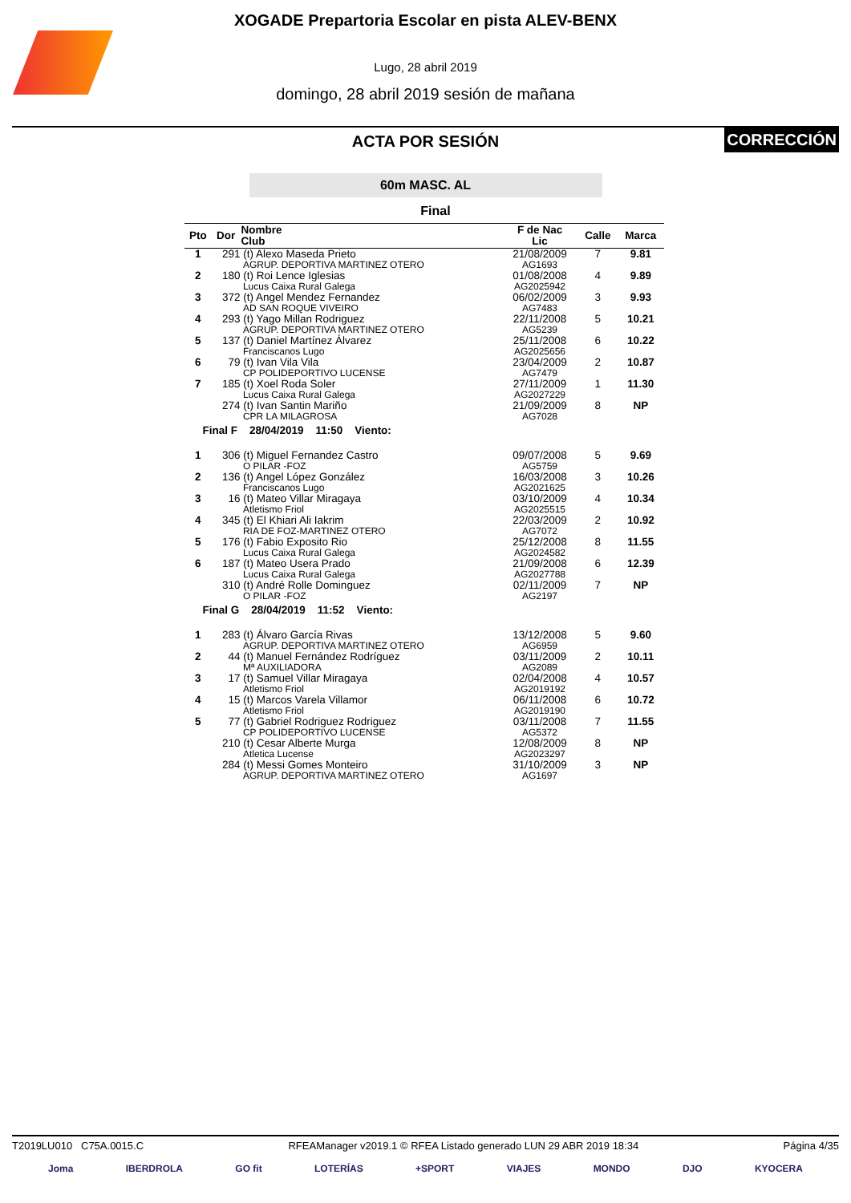XOGADE Prepartoria Escolar en pista ALEV-BENX
Lugo, 28 abril 2019
domingo, 28 abril 2019 sesión de mañana
ACTA POR SESIÓN
CORRECCIÓN
60m MASC. AL
Final
| Pto | Dor | Nombre Club | F de Nac Lic | Calle | Marca |
| --- | --- | --- | --- | --- | --- |
| 1 | 291 | (t) Alexo Maseda Prieto AGRUP. DEPORTIVA MARTINEZ OTERO | 21/08/2009 AG1693 | 7 | 9.81 |
| 2 | 180 | (t) Roi Lence Iglesias Lucus Caixa Rural Galega | 01/08/2008 AG2025942 | 4 | 9.89 |
| 3 | 372 | (t) Angel Mendez Fernandez AD SAN ROQUE VIVEIRO | 06/02/2009 AG7483 | 3 | 9.93 |
| 4 | 293 | (t) Yago Millan Rodriguez AGRUP. DEPORTIVA MARTINEZ OTERO | 22/11/2008 AG5239 | 5 | 10.21 |
| 5 | 137 | (t) Daniel Martínez Álvarez Franciscanos Lugo | 25/11/2008 AG2025656 | 6 | 10.22 |
| 6 | 79 | (t) Ivan Vila Vila CP POLIDEPORTIVO LUCENSE | 23/04/2009 AG7479 | 2 | 10.87 |
| 7 | 185 | (t) Xoel Roda Soler Lucus Caixa Rural Galega | 27/11/2009 AG2027229 | 1 | 11.30 |
| | 274 | (t) Ivan Santin Mariño CPR LA MILAGROSA | 21/09/2009 AG7028 | 8 | NP |
| Final F 28/04/2019 11:50 Viento: | | | | | |
| 1 | 306 | (t) Miguel Fernandez Castro O PILAR -FOZ | 09/07/2008 AG5759 | 5 | 9.69 |
| 2 | 136 | (t) Angel López González Franciscanos Lugo | 16/03/2008 AG2021625 | 3 | 10.26 |
| 3 | 16 | (t) Mateo Villar Miragaya Atletismo Friol | 03/10/2009 AG2025515 | 4 | 10.34 |
| 4 | 345 | (t) El Khiari Ali Iakrim RIA DE FOZ-MARTINEZ OTERO | 22/03/2009 AG7072 | 2 | 10.92 |
| 5 | 176 | (t) Fabio Exposito Rio Lucus Caixa Rural Galega | 25/12/2008 AG2024582 | 8 | 11.55 |
| 6 | 187 | (t) Mateo Usera Prado Lucus Caixa Rural Galega | 21/09/2008 AG2027788 | 6 | 12.39 |
| | 310 | (t) André Rolle Dominguez O PILAR -FOZ | 02/11/2009 AG2197 | 7 | NP |
| Final G 28/04/2019 11:52 Viento: | | | | | |
| 1 | 283 | (t) Álvaro García Rivas AGRUP. DEPORTIVA MARTINEZ OTERO | 13/12/2008 AG6959 | 5 | 9.60 |
| 2 | 44 | (t) Manuel Fernández Rodríguez Mª AUXILIADORA | 03/11/2009 AG2089 | 2 | 10.11 |
| 3 | 17 | (t) Samuel Villar Miragaya Atletismo Friol | 02/04/2008 AG2019192 | 4 | 10.57 |
| 4 | 15 | (t) Marcos Varela Villamor Atletismo Friol | 06/11/2008 AG2019190 | 6 | 10.72 |
| 5 | 77 | (t) Gabriel Rodriguez Rodriguez CP POLIDEPORTIVO LUCENSE | 03/11/2008 AG5372 | 7 | 11.55 |
| | 210 | (t) Cesar Alberte Murga Atletica Lucense | 12/08/2009 AG2023297 | 8 | NP |
| | 284 | (t) Messi Gomes Monteiro AGRUP. DEPORTIVA MARTINEZ OTERO | 31/10/2009 AG1697 | 3 | NP |
T2019LU010 C75A.0015.C RFEAManager v2019.1 © RFEA Listado generado LUN 29 ABR 2019 18:34 Página 4/35
Joma IBERDROLA GO fit LOTERÍAS +SPORT VIAJES MONDO DJO KYOCERA